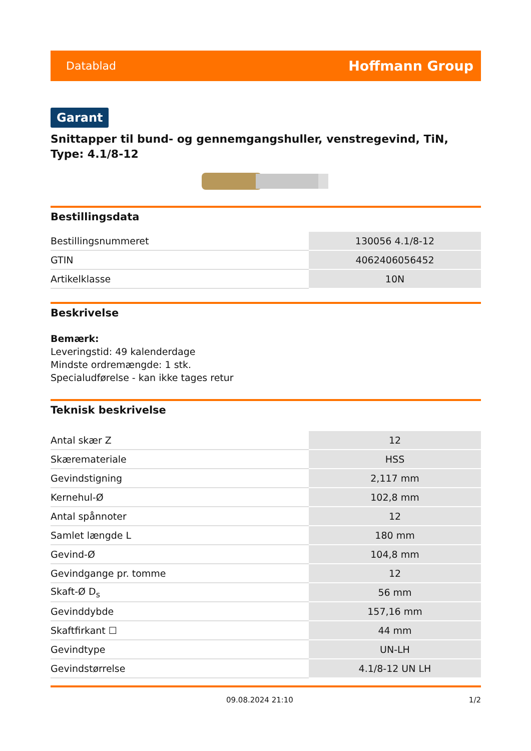Datablad Hoffmann Group
Garant
Snittapper til bund- og gennemgangshuller, venstregevind, TiN, Type: 4.1/8-12
Bestillingsdata
| Bestillingsnummeret | 130056 4.1/8-12 |
| GTIN | 4062406056452 |
| Artikelklasse | 10N |
Beskrivelse
Bemærk:
Leveringstid: 49 kalenderdage
Mindste ordremængde: 1 stk.
Specialudførelse - kan ikke tages retur
Teknisk beskrivelse
| Antal skær Z | 12 |
| Skæremateriale | HSS |
| Gevindstigning | 2,117 mm |
| Kernehul-Ø | 102,8 mm |
| Antal spånnoter | 12 |
| Samlet længde L | 180 mm |
| Gevind-Ø | 104,8 mm |
| Gevindgange pr. tomme | 12 |
| Skaft-Ø D<sub>s</sub> | 56 mm |
| Gevinddybde | 157,16 mm |
| Skaftfirkant ☐ | 44 mm |
| Gevindtype | UN-LH |
| Gevindstørrelse | 4.1/8-12 UN LH |
09.08.2024 21:10 1/2